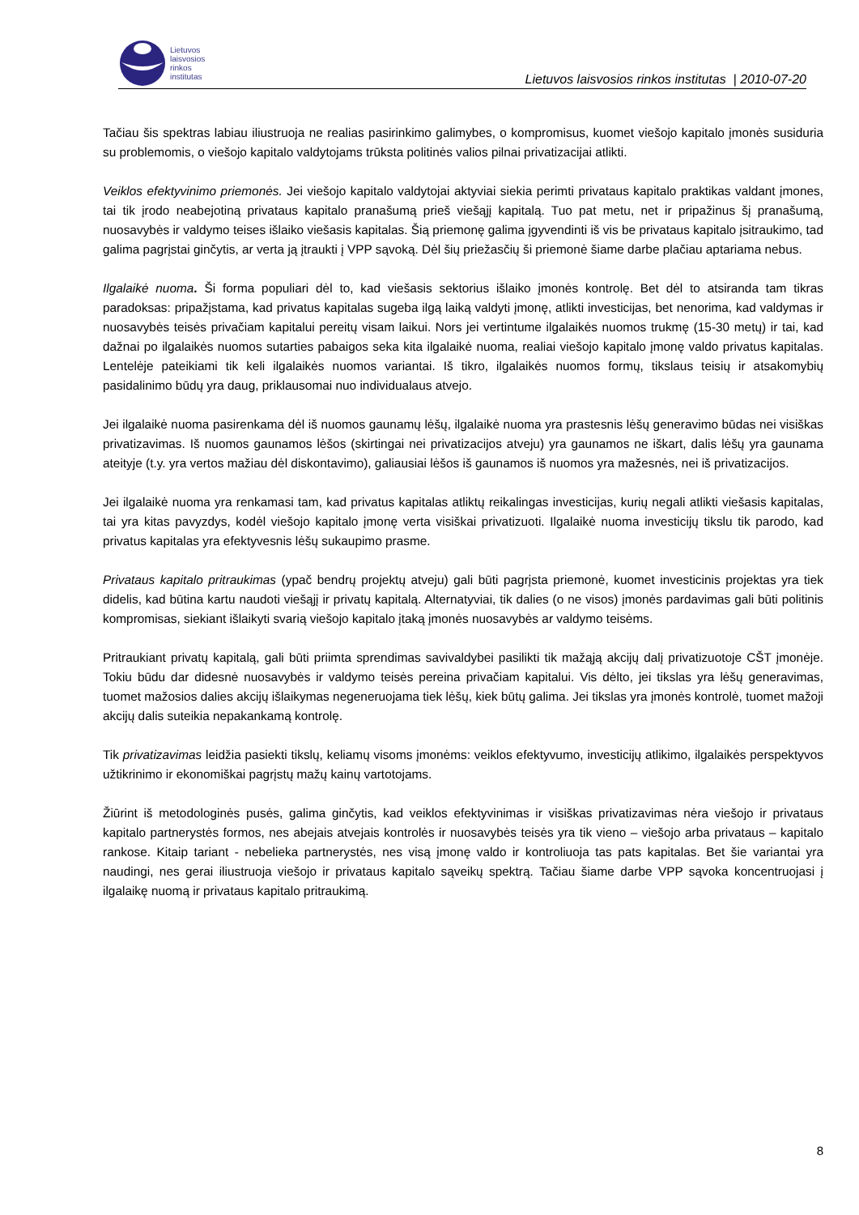Lietuvos
laisvosios
rinkos
institutas
Lietuvos laisvosios rinkos institutas | 2010-07-20
Tačiau šis spektras labiau iliustruoja ne realias pasirinkimo galimybes, o kompromisus, kuomet viešojo kapitalo įmonės susiduria su problemomis, o viešojo kapitalo valdytojams trūksta politinės valios pilnai privatizacijai atlikti.
Veiklos efektyvinimo priemonės. Jei viešojo kapitalo valdytojai aktyviai siekia perimti privataus kapitalo praktikas valdant įmones, tai tik įrodo neabejotiną privataus kapitalo pranašumą prieš viešąjį kapitalą. Tuo pat metu, net ir pripažinus šį pranašumą, nuosavybės ir valdymo teises išlaiko viešasis kapitalas. Šią priemonę galima įgyvendinti iš vis be privataus kapitalo įsitraukimo, tad galima pagrįstai ginčytis, ar verta ją įtraukti į VPP sąvoką. Dėl šių priežasčių ši priemonė šiame darbe plačiau aptariama nebus.
Ilgalaikė nuoma. Ši forma populiari dėl to, kad viešasis sektorius išlaiko įmonės kontrolę. Bet dėl to atsiranda tam tikras paradoksas: pripažįstama, kad privatus kapitalas sugeba ilgą laiką valdyti įmonę, atlikti investicijas, bet nenorima, kad valdymas ir nuosavybės teisės privačiam kapitalui pereitų visam laikui. Nors jei vertintume ilgalaikės nuomos trukmę (15-30 metų) ir tai, kad dažnai po ilgalaikės nuomos sutarties pabaigos seka kita ilgalaikė nuoma, realiai viešojo kapitalo įmonę valdo privatus kapitalas. Lentelėje pateikiami tik keli ilgalaikės nuomos variantai. Iš tikro, ilgalaikės nuomos formų, tikslaus teisių ir atsakomybių pasidalinimo būdų yra daug, priklausomai nuo individualaus atvejo.
Jei ilgalaikė nuoma pasirenkama dėl iš nuomos gaunamų lėšų, ilgalaikė nuoma yra prastesnis lėšų generavimo būdas nei visiškas privatizavimas. Iš nuomos gaunamos lėšos (skirtingai nei privatizacijos atveju) yra gaunamos ne iškart, dalis lėšų yra gaunama ateityje (t.y. yra vertos mažiau dėl diskontavimo), galiausiai lėšos iš gaunamos iš nuomos yra mažesnės, nei iš privatizacijos.
Jei ilgalaikė nuoma yra renkamasi tam, kad privatus kapitalas atliktų reikalingas investicijas, kurių negali atlikti viešasis kapitalas, tai yra kitas pavyzdys, kodėl viešojo kapitalo įmonę verta visiškai privatizuoti. Ilgalaikė nuoma investicijų tikslu tik parodo, kad privatus kapitalas yra efektyvesnis lėšų sukaupimo prasme.
Privataus kapitalo pritraukimas (ypač bendrų projektų atveju) gali būti pagrįsta priemonė, kuomet investicinis projektas yra tiek didelis, kad būtina kartu naudoti viešąjį ir privatų kapitalą. Alternatyviai, tik dalies (o ne visos) įmonės pardavimas gali būti politinis kompromisas, siekiant išlaikyti svarią viešojo kapitalo įtaką įmonės nuosavybės ar valdymo teisėms.
Pritraukiant privatų kapitalą, gali būti priimta sprendimas savivaldybei pasilikti tik mažąją akcijų dalį privatizuotoje CŠT įmonėje. Tokiu būdu dar didesnė nuosavybės ir valdymo teisės pereina privačiam kapitalui. Vis dėlto, jei tikslas yra lėšų generavimas, tuomet mažosios dalies akcijų išlaikymas negeneruojama tiek lėšų, kiek būtų galima. Jei tikslas yra įmonės kontrolė, tuomet mažoji akcijų dalis suteikia nepakankamą kontrolę.
Tik privatizavimas leidžia pasiekti tikslų, keliamų visoms įmonėms: veiklos efektyvumo, investicijų atlikimo, ilgalaikės perspektyvos užtikrinimo ir ekonomiškai pagrįstų mažų kainų vartotojams.
Žiūrint iš metodologinės pusės, galima ginčytis, kad veiklos efektyvinimas ir visiškas privatizavimas nėra viešojo ir privataus kapitalo partnerystės formos, nes abejais atvejais kontrolės ir nuosavybės teisės yra tik vieno – viešojo arba privataus – kapitalo rankose. Kitaip tariant - nebelieka partnerystės, nes visą įmonę valdo ir kontroliuoja tas pats kapitalas. Bet šie variantai yra naudingi, nes gerai iliustruoja viešojo ir privataus kapitalo sąveikų spektrą. Tačiau šiame darbe VPP sąvoka koncentruojasi į ilgalaikę nuomą ir privataus kapitalo pritraukimą.
8